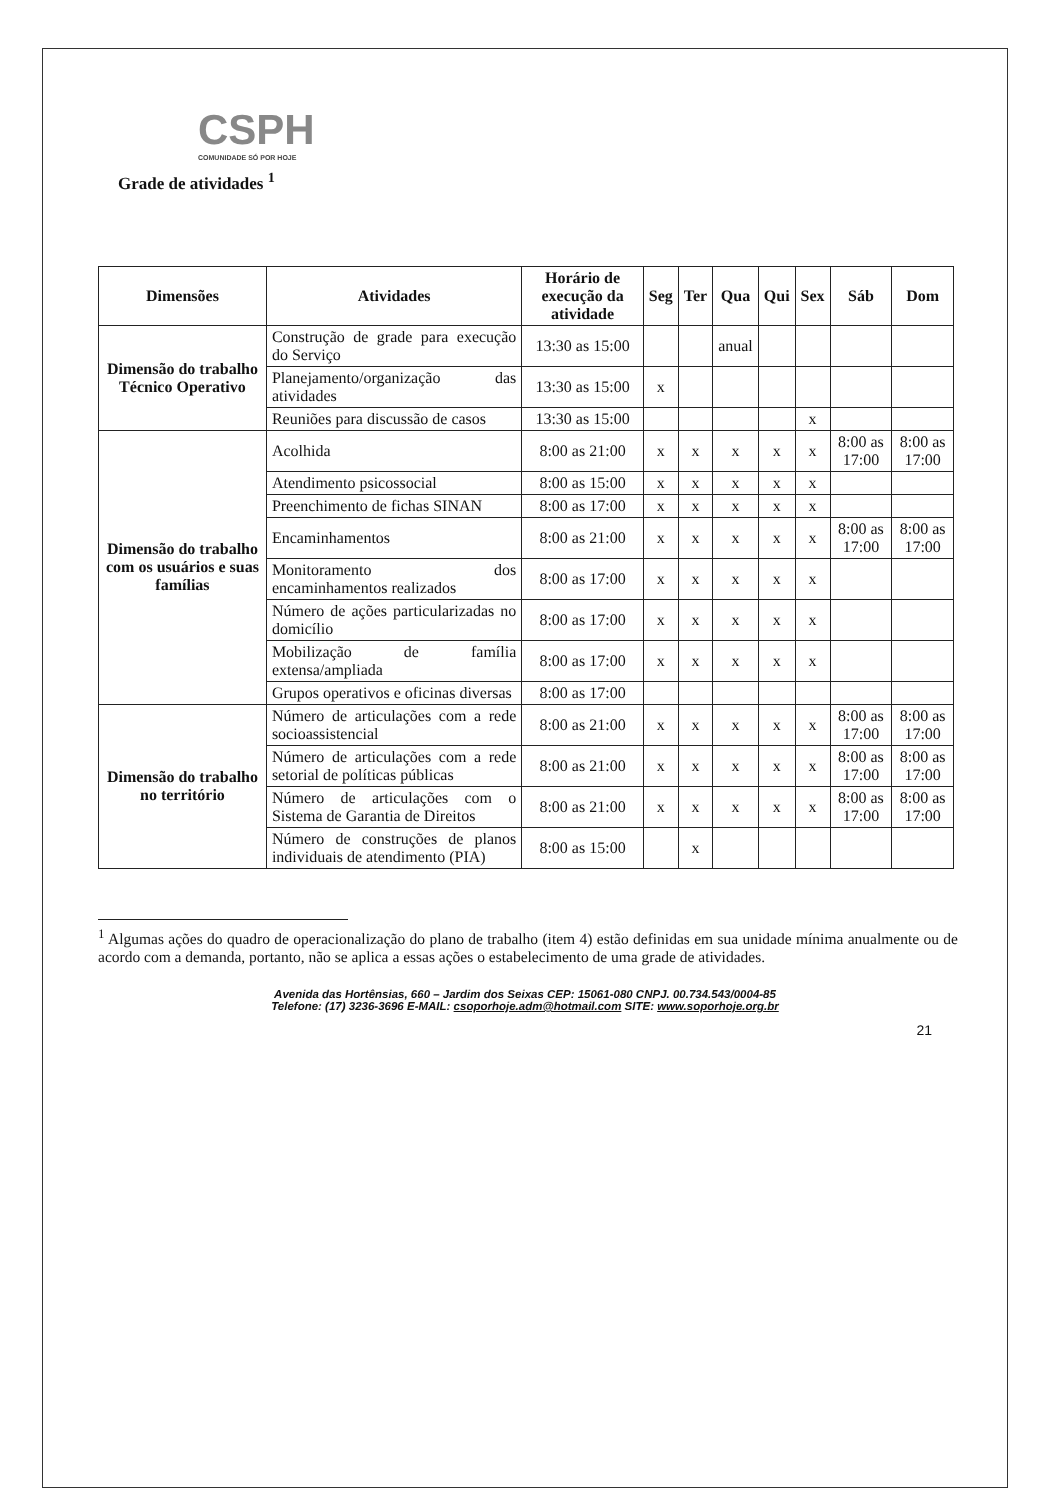CSPH
COMUNIDADE SÓ POR HOJE
Grade de atividades <sup>1</sup>
| Dimensões | Atividades | Horário de execução da atividade | Seg | Ter | Qua | Qui | Sex | Sáb | Dom |
| --- | --- | --- | --- | --- | --- | --- | --- | --- | --- |
| Dimensão do trabalho Técnico Operativo | Construção de grade para execução do Serviço | 13:30 as 15:00 | | | anual | | | | |
| | Planejamento/organização das atividades | 13:30 as 15:00 | x | | | | | | |
| | Reuniões para discussão de casos | 13:30 as 15:00 | | | | | x | | |
| Dimensão do trabalho com os usuários e suas famílias | Acolhida | 8:00 as 21:00 | x | x | x | x | x | 8:00 as 17:00 | 8:00 as 17:00 |
| | Atendimento psicossocial | 8:00 as 15:00 | x | x | x | x | x | | |
| | Preenchimento de fichas SINAN | 8:00 as 17:00 | x | x | x | x | x | | |
| | Encaminhamentos | 8:00 as 21:00 | x | x | x | x | x | 8:00 as 17:00 | 8:00 as 17:00 |
| | Monitoramento dos encaminhamentos realizados | 8:00 as 17:00 | x | x | x | x | x | | |
| | Número de ações particularizadas no domicílio | 8:00 as 17:00 | x | x | x | x | x | | |
| | Mobilização de família extensa/ampliada | 8:00 as 17:00 | x | x | x | x | x | | |
| | Grupos operativos e oficinas diversas | 8:00 as 17:00 | | | | | | | |
| Dimensão do trabalho no território | Número de articulações com a rede socioassistencial | 8:00 as 21:00 | x | x | x | x | x | 8:00 as 17:00 | 8:00 as 17:00 |
| | Número de articulações com a rede setorial de políticas públicas | 8:00 as 21:00 | x | x | x | x | x | 8:00 as 17:00 | 8:00 as 17:00 |
| | Número de articulações com o Sistema de Garantia de Direitos | 8:00 as 21:00 | x | x | x | x | x | 8:00 as 17:00 | 8:00 as 17:00 |
| | Número de construções de planos individuais de atendimento (PIA) | 8:00 as 15:00 | | x | | | | | |
<sup>1</sup> Algumas ações do quadro de operacionalização do plano de trabalho (item 4) estão definidas em sua unidade mínima anualmente ou de acordo com a demanda, portanto, não se aplica a essas ações o estabelecimento de uma grade de atividades.
Avenida das Hortênsias, 660 – Jardim dos Seixas CEP: 15061-080 CNPJ. 00.734.543/0004-85
Telefone: (17) 3236-3696 E-MAIL: csoporhoje.adm@hotmail.com SITE: www.soporhoje.org.br
21